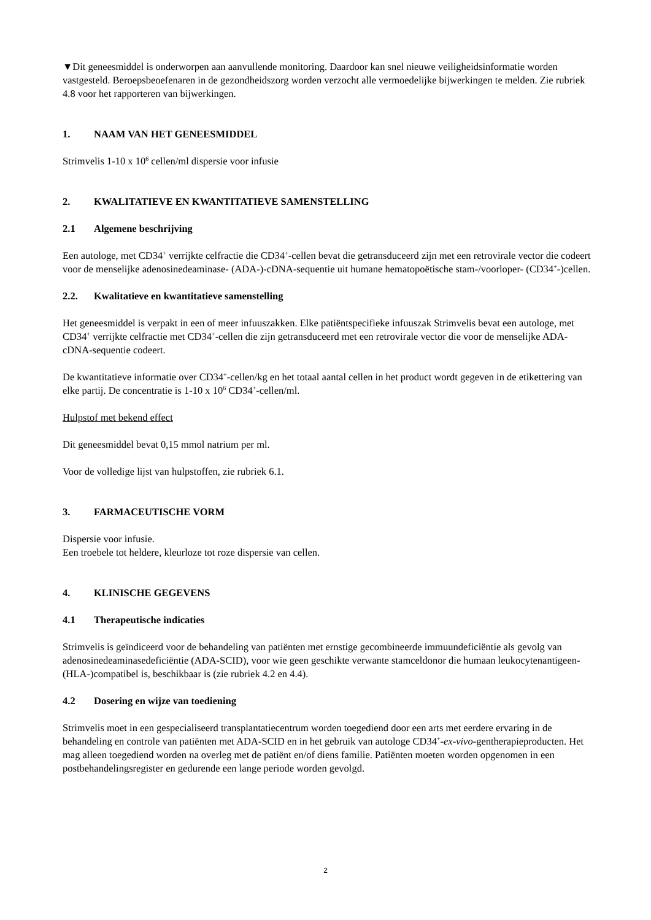▼Dit geneesmiddel is onderworpen aan aanvullende monitoring. Daardoor kan snel nieuwe veiligheidsinformatie worden vastgesteld. Beroepsbeoefenaren in de gezondheidszorg worden verzocht alle vermoedelijke bijwerkingen te melden. Zie rubriek 4.8 voor het rapporteren van bijwerkingen.
1. NAAM VAN HET GENEESMIDDEL
Strimvelis 1-10 x 10<sup>6</sup> cellen/ml dispersie voor infusie
2. KWALITATIEVE EN KWANTITATIEVE SAMENSTELLING
2.1 Algemene beschrijving
Een autologe, met CD34<sup>+</sup> verrijkte celfractie die CD34<sup>+</sup>-cellen bevat die getransduceerd zijn met een retrovirale vector die codeert voor de menselijke adenosinedeaminase- (ADA-)-cDNA-sequentie uit humane hematopoëtische stam-/voorloper- (CD34<sup>+</sup>-)cellen.
2.2. Kwalitatieve en kwantitatieve samenstelling
Het geneesmiddel is verpakt in een of meer infuuszakken. Elke patiëntspecifieke infuuszak Strimvelis bevat een autologe, met CD34<sup>+</sup> verrijkte celfractie met CD34<sup>+</sup>-cellen die zijn getransduceerd met een retrovirale vector die voor de menselijke ADA-cDNA-sequentie codeert.
De kwantitatieve informatie over CD34<sup>+</sup>-cellen/kg en het totaal aantal cellen in het product wordt gegeven in de etikettering van elke partij. De concentratie is 1-10 x 10<sup>6</sup> CD34<sup>+</sup>-cellen/ml.
Hulpstof met bekend effect
Dit geneesmiddel bevat 0,15 mmol natrium per ml.
Voor de volledige lijst van hulpstoffen, zie rubriek 6.1.
3. FARMACEUTISCHE VORM
Dispersie voor infusie.
Een troebele tot heldere, kleurloze tot roze dispersie van cellen.
4. KLINISCHE GEGEVENS
4.1 Therapeutische indicaties
Strimvelis is geïndiceerd voor de behandeling van patiënten met ernstige gecombineerde immuundeficiëntie als gevolg van adenosinedeaminasedeficiëntie (ADA-SCID), voor wie geen geschikte verwante stamceldonor die humaan leukocytenantigeen- (HLA-)compatibel is, beschikbaar is (zie rubriek 4.2 en 4.4).
4.2 Dosering en wijze van toediening
Strimvelis moet in een gespecialiseerd transplantatiecentrum worden toegediend door een arts met eerdere ervaring in de behandeling en controle van patiënten met ADA-SCID en in het gebruik van autologe CD34<sup>+</sup>-ex-vivo-gentherapieproducten. Het mag alleen toegediend worden na overleg met de patiënt en/of diens familie. Patiënten moeten worden opgenomen in een postbehandelingsregister en gedurende een lange periode worden gevolgd.
2